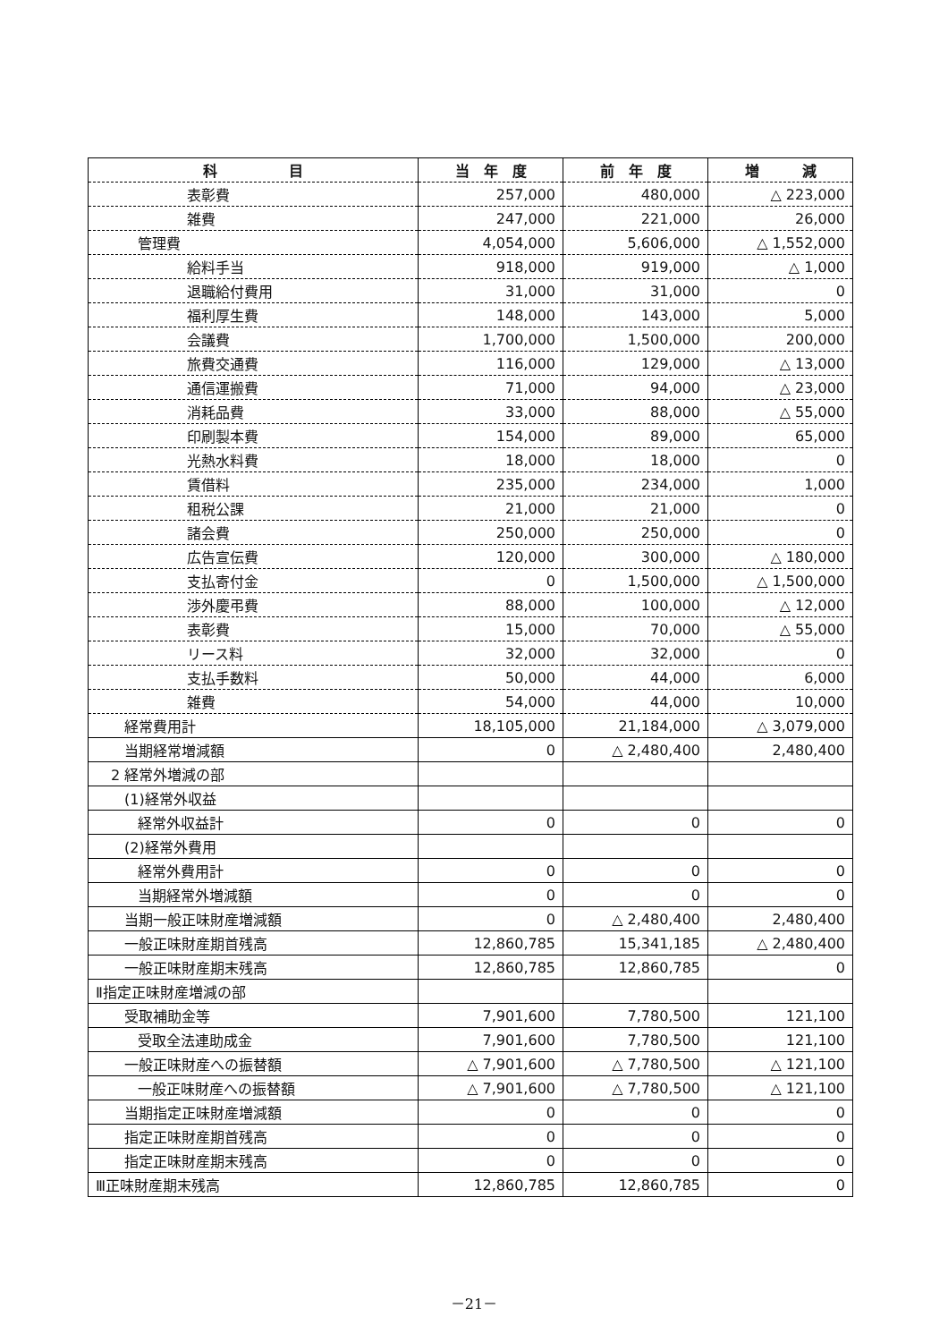| 科 目 | 当 年 度 | 前 年 度 | 増 減 |
| --- | --- | --- | --- |
| 表彰費 | 257,000 | 480,000 | △ 223,000 |
| 雑費 | 247,000 | 221,000 | 26,000 |
| 管理費 | 4,054,000 | 5,606,000 | △ 1,552,000 |
| 給料手当 | 918,000 | 919,000 | △ 1,000 |
| 退職給付費用 | 31,000 | 31,000 | 0 |
| 福利厚生費 | 148,000 | 143,000 | 5,000 |
| 会議費 | 1,700,000 | 1,500,000 | 200,000 |
| 旅費交通費 | 116,000 | 129,000 | △ 13,000 |
| 通信運搬費 | 71,000 | 94,000 | △ 23,000 |
| 消耗品費 | 33,000 | 88,000 | △ 55,000 |
| 印刷製本費 | 154,000 | 89,000 | 65,000 |
| 光熱水料費 | 18,000 | 18,000 | 0 |
| 賃借料 | 235,000 | 234,000 | 1,000 |
| 租税公課 | 21,000 | 21,000 | 0 |
| 諸会費 | 250,000 | 250,000 | 0 |
| 広告宣伝費 | 120,000 | 300,000 | △ 180,000 |
| 支払寄付金 | 0 | 1,500,000 | △ 1,500,000 |
| 渉外慶弔費 | 88,000 | 100,000 | △ 12,000 |
| 表彰費 | 15,000 | 70,000 | △ 55,000 |
| リース料 | 32,000 | 32,000 | 0 |
| 支払手数料 | 50,000 | 44,000 | 6,000 |
| 雑費 | 54,000 | 44,000 | 10,000 |
| 経常費用計 | 18,105,000 | 21,184,000 | △ 3,079,000 |
| 当期経常増減額 | 0 | △ 2,480,400 | 2,480,400 |
| 2 経常外増減の部 | | | |
| (1)経常外収益 | | | |
| 経常外収益計 | 0 | 0 | 0 |
| (2)経常外費用 | | | |
| 経常外費用計 | 0 | 0 | 0 |
| 当期経常外増減額 | 0 | 0 | 0 |
| 当期一般正味財産増減額 | 0 | △ 2,480,400 | 2,480,400 |
| 一般正味財産期首残高 | 12,860,785 | 15,341,185 | △ 2,480,400 |
| 一般正味財産期末残高 | 12,860,785 | 12,860,785 | 0 |
| Ⅱ指定正味財産増減の部 | | | |
| 受取補助金等 | 7,901,600 | 7,780,500 | 121,100 |
| 受取全法連助成金 | 7,901,600 | 7,780,500 | 121,100 |
| 一般正味財産への振替額 | △ 7,901,600 | △ 7,780,500 | △ 121,100 |
| 一般正味財産への振替額 | △ 7,901,600 | △ 7,780,500 | △ 121,100 |
| 当期指定正味財産増減額 | 0 | 0 | 0 |
| 指定正味財産期首残高 | 0 | 0 | 0 |
| 指定正味財産期末残高 | 0 | 0 | 0 |
| Ⅲ正味財産期末残高 | 12,860,785 | 12,860,785 | 0 |
－21－